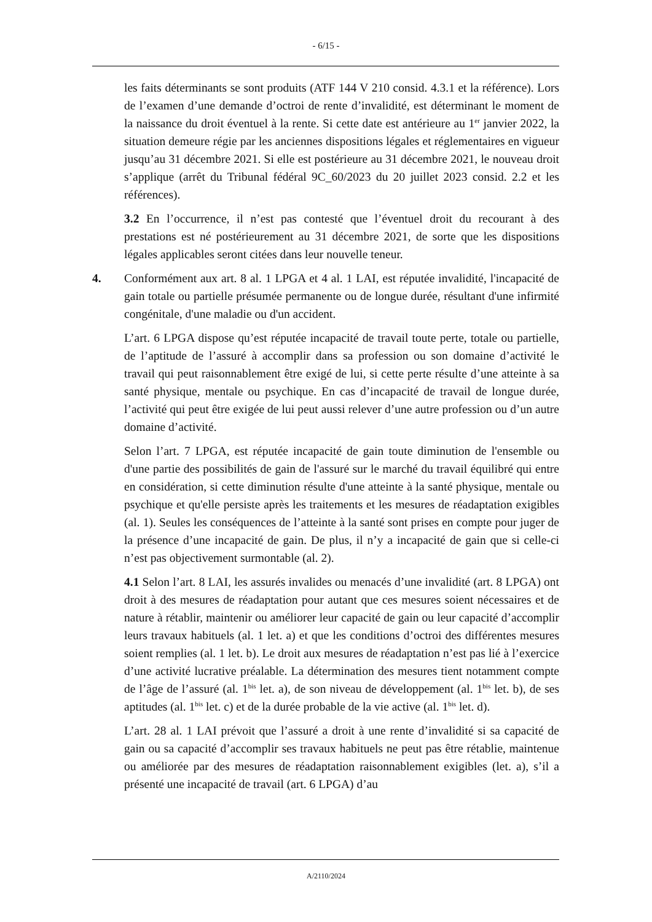- 6/15 -
les faits déterminants se sont produits (ATF 144 V 210 consid. 4.3.1 et la référence). Lors de l’examen d’une demande d’octroi de rente d’invalidité, est déterminant le moment de la naissance du droit éventuel à la rente. Si cette date est antérieure au 1<sup>er</sup> janvier 2022, la situation demeure régie par les anciennes dispositions légales et réglementaires en vigueur jusqu’au 31 décembre 2021. Si elle est postérieure au 31 décembre 2021, le nouveau droit s’applique (arrêt du Tribunal fédéral 9C_60/2023 du 20 juillet 2023 consid. 2.2 et les références).
3.2 En l’occurrence, il n’est pas contesté que l’éventuel droit du recourant à des prestations est né postérieurement au 31 décembre 2021, de sorte que les dispositions légales applicables seront citées dans leur nouvelle teneur.
4. Conformément aux art. 8 al. 1 LPGA et 4 al. 1 LAI, est réputée invalidité, l'incapacité de gain totale ou partielle présumée permanente ou de longue durée, résultant d'une infirmité congénitale, d'une maladie ou d'un accident.
L’art. 6 LPGA dispose qu’est réputée incapacité de travail toute perte, totale ou partielle, de l’aptitude de l’assuré à accomplir dans sa profession ou son domaine d’activité le travail qui peut raisonnablement être exigé de lui, si cette perte résulte d’une atteinte à sa santé physique, mentale ou psychique. En cas d’incapacité de travail de longue durée, l’activité qui peut être exigée de lui peut aussi relever d’une autre profession ou d’un autre domaine d’activité.
Selon l’art. 7 LPGA, est réputée incapacité de gain toute diminution de l'ensemble ou d'une partie des possibilités de gain de l'assuré sur le marché du travail équilibré qui entre en considération, si cette diminution résulte d'une atteinte à la santé physique, mentale ou psychique et qu'elle persiste après les traitements et les mesures de réadaptation exigibles (al. 1). Seules les conséquences de l’atteinte à la santé sont prises en compte pour juger de la présence d’une incapacité de gain. De plus, il n’y a incapacité de gain que si celle-ci n’est pas objectivement surmontable (al. 2).
4.1 Selon l’art. 8 LAI, les assurés invalides ou menacés d’une invalidité (art. 8 LPGA) ont droit à des mesures de réadaptation pour autant que ces mesures soient nécessaires et de nature à rétablir, maintenir ou améliorer leur capacité de gain ou leur capacité d’accomplir leurs travaux habituels (al. 1 let. a) et que les conditions d’octroi des différentes mesures soient remplies (al. 1 let. b). Le droit aux mesures de réadaptation n’est pas lié à l’exercice d’une activité lucrative préalable. La détermination des mesures tient notamment compte de l’âge de l’assuré (al. 1<sup>bis</sup> let. a), de son niveau de développement (al. 1<sup>bis</sup> let. b), de ses aptitudes (al. 1<sup>bis</sup> let. c) et de la durée probable de la vie active (al. 1<sup>bis</sup> let. d).
L’art. 28 al. 1 LAI prévoit que l’assuré a droit à une rente d’invalidité si sa capacité de gain ou sa capacité d’accomplir ses travaux habituels ne peut pas être rétablie, maintenue ou améliorée par des mesures de réadaptation raisonnablement exigibles (let. a), s’il a présenté une incapacité de travail (art. 6 LPGA) d’au
A/2110/2024